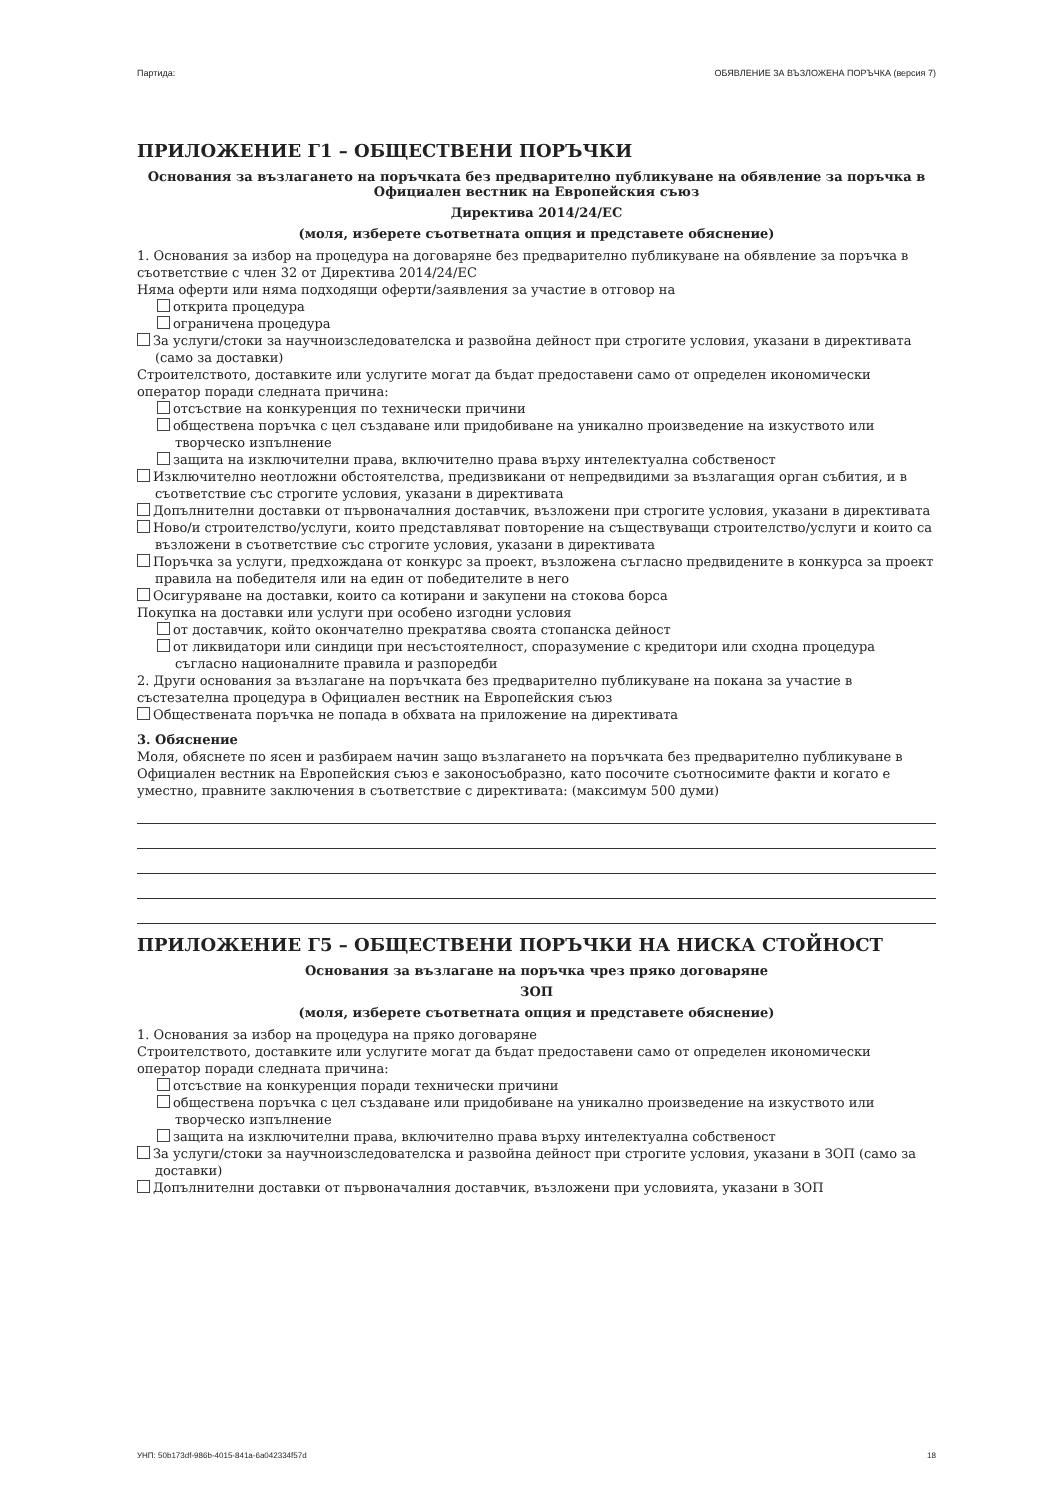Партида: ОБЯВЛЕНИЕ ЗА ВЪЗЛОЖЕНА ПОРЪЧКА (версия 7)
ПРИЛОЖЕНИЕ Г1 – ОБЩЕСТВЕНИ ПОРЪЧКИ
Основания за възлагането на поръчката без предварително публикуване на обявление за поръчка в Официален вестник на Европейския съюз
Директива 2014/24/ЕС
(моля, изберете съответната опция и представете обяснение)
1. Основания за избор на процедура на договаряне без предварително публикуване на обявление за поръчка в съответствие с член 32 от Директива 2014/24/ЕС
Няма оферти или няма подходящи оферти/заявления за участие в отговор на
открита процедура
ограничена процедура
За услуги/стоки за научноизследователска и развойна дейност при строгите условия, указани в директивата (само за доставки)
Строителството, доставките или услугите могат да бъдат предоставени само от определен икономически оператор поради следната причина:
отсъствие на конкуренция по технически причини
обществена поръчка с цел създаване или придобиване на уникално произведение на изкуството или творческо изпълнение
защита на изключителни права, включително права върху интелектуална собственост
Изключително неотложни обстоятелства, предизвикани от непредвидими за възлагащия орган събития, и в съответствие със строгите условия, указани в директивата
Допълнителни доставки от първоначалния доставчик, възложени при строгите условия, указани в директивата
Ново/и строителство/услуги, които представляват повторение на съществуващи строителство/услуги и които са възложени в съответствие със строгите условия, указани в директивата
Поръчка за услуги, предхождана от конкурс за проект, възложена съгласно предвидените в конкурса за проект правила на победителя или на един от победителите в него
Осигуряване на доставки, които са котирани и закупени на стокова борса
Покупка на доставки или услуги при особено изгодни условия
от доставчик, който окончателно прекратява своята стопанска дейност
от ликвидатори или синдици при несъстоятелност, споразумение с кредитори или сходна процедура съгласно националните правила и разпоредби
2. Други основания за възлагане на поръчката без предварително публикуване на покана за участие в състезателна процедура в Официален вестник на Европейския съюз
Обществената поръчка не попада в обхвата на приложение на директивата
3. Обяснение
Моля, обяснете по ясен и разбираем начин защо възлагането на поръчката без предварително публикуване в Официален вестник на Европейския съюз е законосъобразно, като посочите съотносимите факти и когато е уместно, правните заключения в съответствие с директивата: (максимум 500 думи)
ПРИЛОЖЕНИЕ Г5 – ОБЩЕСТВЕНИ ПОРЪЧКИ НА НИСКА СТОЙНОСТ
Основания за възлагане на поръчка чрез пряко договаряне
ЗОП
(моля, изберете съответната опция и представете обяснение)
1. Основания за избор на процедура на пряко договаряне
Строителството, доставките или услугите могат да бъдат предоставени само от определен икономически оператор поради следната причина:
отсъствие на конкуренция поради технически причини
обществена поръчка с цел създаване или придобиване на уникално произведение на изкуството или творческо изпълнение
защита на изключителни права, включително права върху интелектуална собственост
За услуги/стоки за научноизследователска и развойна дейност при строгите условия, указани в ЗОП (само за доставки)
Допълнителни доставки от първоначалния доставчик, възложени при условията, указани в ЗОП
УНП: 50b173df-986b-4015-841a-6a042334f57d 18